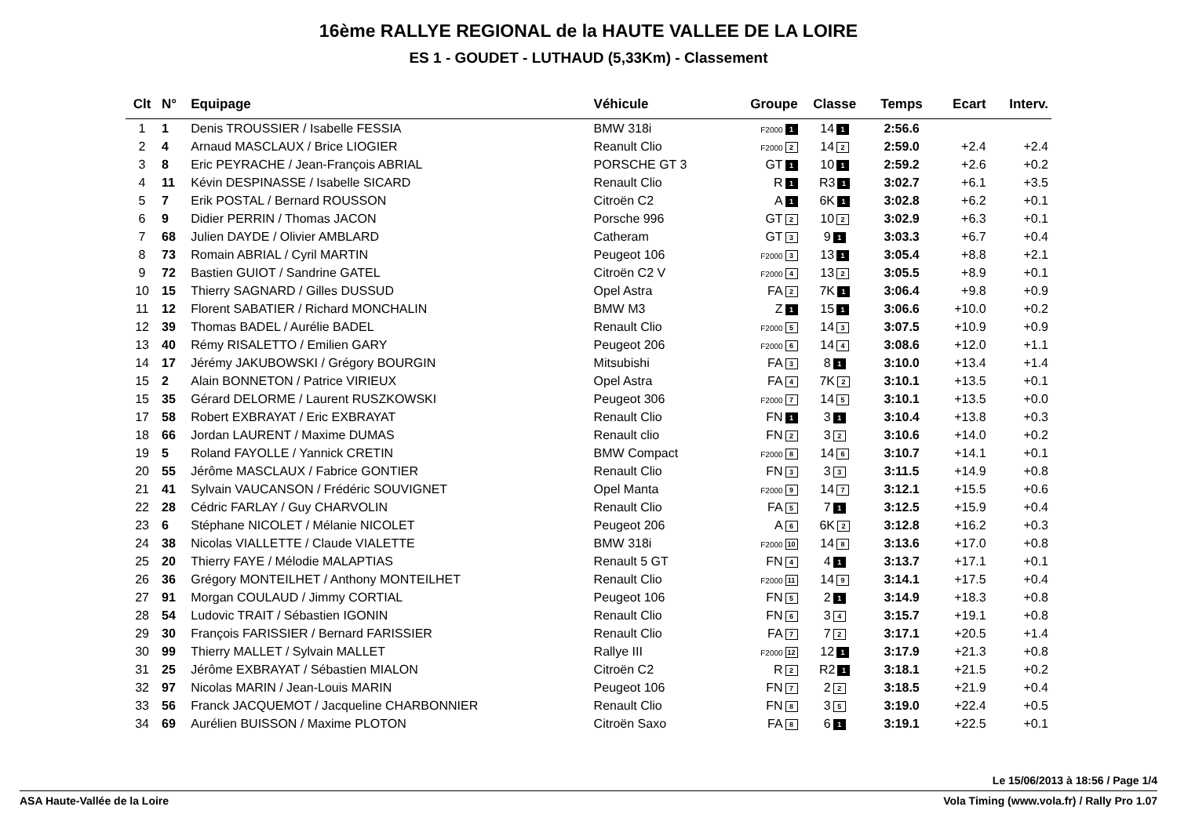16ème RALLYE REGIONAL de la HAUTE VALLEE DE LA LOIRE
ES 1 - GOUDET - LUTHAUD (5,33Km) - Classement
| Clt | N° | Equipage | Véhicule | Groupe | Classe | Temps | Ecart | Interv. |
| --- | --- | --- | --- | --- | --- | --- | --- | --- |
| 1 | 1 | Denis TROUSSIER / Isabelle FESSIA | BMW 318i | F2000 1 | 14 1 | 2:56.6 | | |
| 2 | 4 | Arnaud MASCLAUX / Brice LIOGIER | Reanult Clio | F2000 2 | 14 2 | 2:59.0 | +2.4 | +2.4 |
| 3 | 8 | Eric PEYRACHE / Jean-François ABRIAL | PORSCHE GT 3 | GT 1 | 10 1 | 2:59.2 | +2.6 | +0.2 |
| 4 | 11 | Kévin DESPINASSE / Isabelle SICARD | Renault Clio | R 1 | R3 1 | 3:02.7 | +6.1 | +3.5 |
| 5 | 7 | Erik POSTAL / Bernard ROUSSON | Citroën C2 | A 1 | 6K 1 | 3:02.8 | +6.2 | +0.1 |
| 6 | 9 | Didier PERRIN / Thomas JACON | Porsche 996 | GT 2 | 10 2 | 3:02.9 | +6.3 | +0.1 |
| 7 | 68 | Julien DAYDE / Olivier AMBLARD | Catheram | GT 3 | 9 1 | 3:03.3 | +6.7 | +0.4 |
| 8 | 73 | Romain ABRIAL / Cyril MARTIN | Peugeot 106 | F2000 3 | 13 1 | 3:05.4 | +8.8 | +2.1 |
| 9 | 72 | Bastien GUIOT / Sandrine GATEL | Citroën C2 V | F2000 4 | 13 2 | 3:05.5 | +8.9 | +0.1 |
| 10 | 15 | Thierry SAGNARD / Gilles DUSSUD | Opel Astra | FA 2 | 7K 1 | 3:06.4 | +9.8 | +0.9 |
| 11 | 12 | Florent SABATIER / Richard MONCHALIN | BMW M3 | Z 1 | 15 1 | 3:06.6 | +10.0 | +0.2 |
| 12 | 39 | Thomas BADEL / Aurélie BADEL | Renault Clio | F2000 5 | 14 3 | 3:07.5 | +10.9 | +0.9 |
| 13 | 40 | Rémy RISALETTO / Emilien GARY | Peugeot 206 | F2000 6 | 14 4 | 3:08.6 | +12.0 | +1.1 |
| 14 | 17 | Jérémy JAKUBOWSKI / Grégory BOURGIN | Mitsubishi | FA 3 | 8 1 | 3:10.0 | +13.4 | +1.4 |
| 15 | 2 | Alain BONNETON / Patrice VIRIEUX | Opel Astra | FA 4 | 7K 2 | 3:10.1 | +13.5 | +0.1 |
| 15 | 35 | Gérard DELORME / Laurent RUSZKOWSKI | Peugeot 306 | F2000 7 | 14 5 | 3:10.1 | +13.5 | +0.0 |
| 17 | 58 | Robert EXBRAYAT / Eric EXBRAYAT | Renault Clio | FN 1 | 3 1 | 3:10.4 | +13.8 | +0.3 |
| 18 | 66 | Jordan LAURENT / Maxime DUMAS | Renault clio | FN 2 | 3 2 | 3:10.6 | +14.0 | +0.2 |
| 19 | 5 | Roland FAYOLLE / Yannick CRETIN | BMW Compact | F2000 8 | 14 6 | 3:10.7 | +14.1 | +0.1 |
| 20 | 55 | Jérôme MASCLAUX / Fabrice GONTIER | Renault Clio | FN 3 | 3 3 | 3:11.5 | +14.9 | +0.8 |
| 21 | 41 | Sylvain VAUCANSON / Frédéric SOUVIGNET | Opel Manta | F2000 9 | 14 7 | 3:12.1 | +15.5 | +0.6 |
| 22 | 28 | Cédric FARLAY / Guy CHARVOLIN | Renault Clio | FA 5 | 7 1 | 3:12.5 | +15.9 | +0.4 |
| 23 | 6 | Stéphane NICOLET / Mélanie NICOLET | Peugeot 206 | A 6 | 6K 2 | 3:12.8 | +16.2 | +0.3 |
| 24 | 38 | Nicolas VIALLETTE / Claude VIALETTE | BMW 318i | F2000 10 | 14 8 | 3:13.6 | +17.0 | +0.8 |
| 25 | 20 | Thierry FAYE / Mélodie MALAPTIAS | Renault 5 GT | FN 4 | 4 1 | 3:13.7 | +17.1 | +0.1 |
| 26 | 36 | Grégory MONTEILHET / Anthony MONTEILHET | Renault Clio | F2000 11 | 14 9 | 3:14.1 | +17.5 | +0.4 |
| 27 | 91 | Morgan COULAUD / Jimmy CORTIAL | Peugeot 106 | FN 5 | 2 1 | 3:14.9 | +18.3 | +0.8 |
| 28 | 54 | Ludovic TRAIT / Sébastien IGONIN | Renault Clio | FN 6 | 3 4 | 3:15.7 | +19.1 | +0.8 |
| 29 | 30 | François FARISSIER / Bernard FARISSIER | Renault Clio | FA 7 | 7 2 | 3:17.1 | +20.5 | +1.4 |
| 30 | 99 | Thierry MALLET / Sylvain MALLET | Rallye III | F2000 12 | 12 1 | 3:17.9 | +21.3 | +0.8 |
| 31 | 25 | Jérôme EXBRAYAT / Sébastien MIALON | Citroën C2 | R 2 | R2 1 | 3:18.1 | +21.5 | +0.2 |
| 32 | 97 | Nicolas MARIN / Jean-Louis MARIN | Peugeot 106 | FN 7 | 2 2 | 3:18.5 | +21.9 | +0.4 |
| 33 | 56 | Franck JACQUEMOT / Jacqueline CHARBONNIER | Renault Clio | FN 8 | 3 5 | 3:19.0 | +22.4 | +0.5 |
| 34 | 69 | Aurélien BUISSON / Maxime PLOTON | Citroën Saxo | FA 8 | 6 1 | 3:19.1 | +22.5 | +0.1 |
Le 15/06/2013 à 18:56 / Page 1/4
ASA Haute-Vallée de la Loire Vola Timing (www.vola.fr) / Rally Pro 1.07